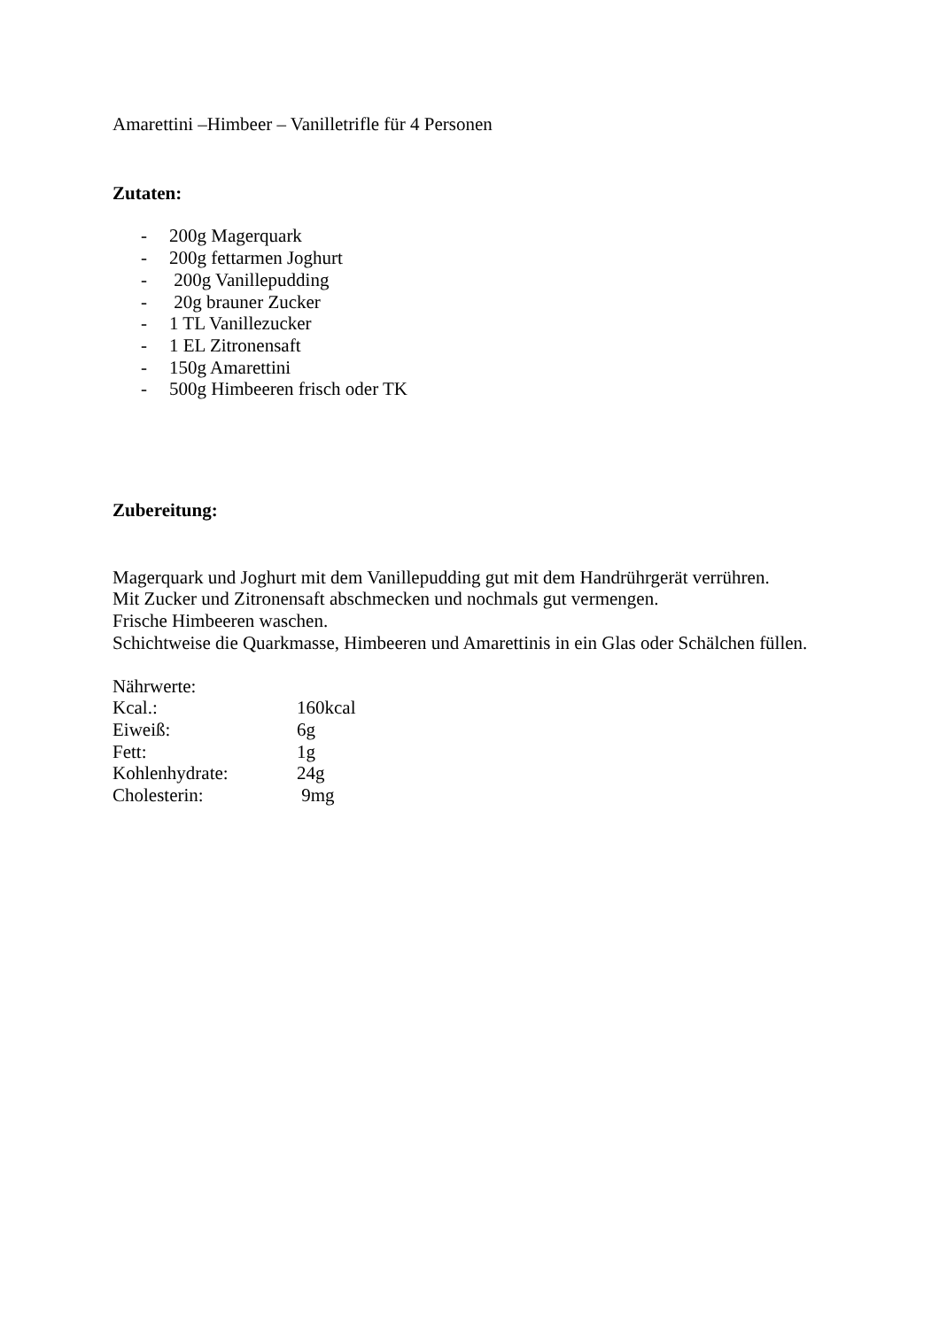Amarettini –Himbeer – Vanilletrifle für 4 Personen
Zutaten:
- 200g Magerquark
- 200g fettarmen Joghurt
- 200g Vanillepudding
- 20g brauner Zucker
- 1 TL Vanillezucker
- 1 EL Zitronensaft
- 150g Amarettini
- 500g Himbeeren frisch oder TK
Zubereitung:
Magerquark und Joghurt mit dem Vanillepudding gut mit dem Handrührgerät verrühren.
Mit Zucker und Zitronensaft abschmecken und nochmals gut vermengen.
Frische Himbeeren waschen.
Schichtweise die Quarkmasse, Himbeeren und Amarettinis in ein Glas oder Schälchen füllen.
Nährwerte:
| Kcal.: | 160kcal |
| Eiweiß: | 6g |
| Fett: | 1g |
| Kohlenhydrate: | 24g |
| Cholesterin: | 9mg |